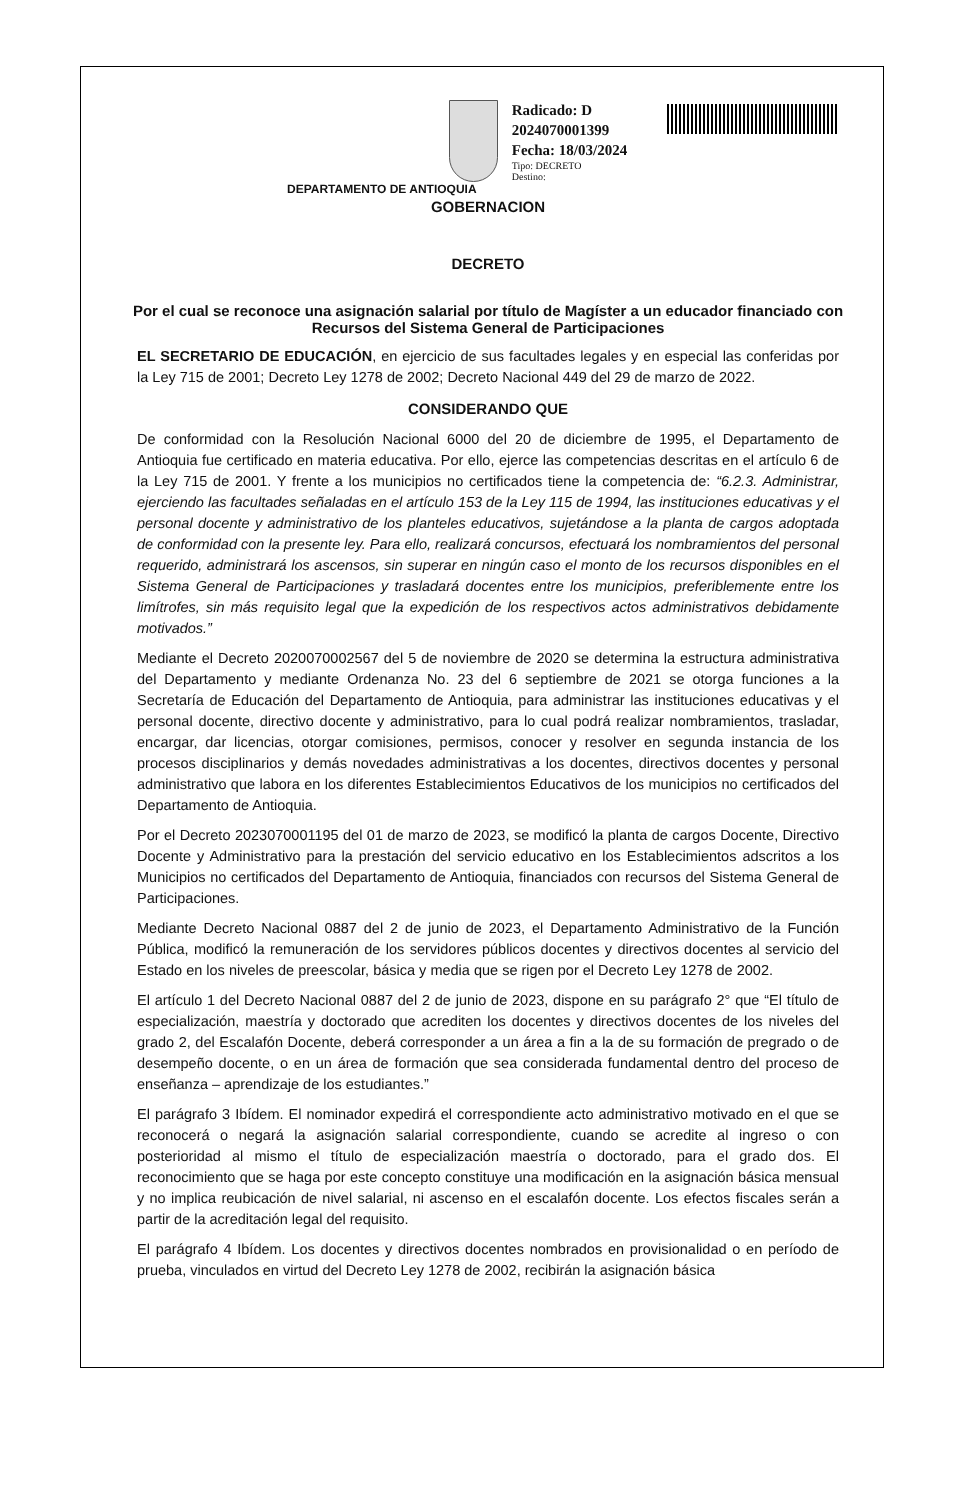Radicado: D 2024070001399
Fecha: 18/03/2024
Tipo: DECRETO
Destino:
DEPARTAMENTO DE ANTIOQUIA
GOBERNACION
DECRETO
Por el cual se reconoce una asignación salarial por título de Magíster a un educador financiado con Recursos del Sistema General de Participaciones
EL SECRETARIO DE EDUCACIÓN, en ejercicio de sus facultades legales y en especial las conferidas por la Ley 715 de 2001; Decreto Ley 1278 de 2002; Decreto Nacional 449 del 29 de marzo de 2022.
CONSIDERANDO QUE
De conformidad con la Resolución Nacional 6000 del 20 de diciembre de 1995, el Departamento de Antioquia fue certificado en materia educativa. Por ello, ejerce las competencias descritas en el artículo 6 de la Ley 715 de 2001. Y frente a los municipios no certificados tiene la competencia de: “6.2.3. Administrar, ejerciendo las facultades señaladas en el artículo 153 de la Ley 115 de 1994, las instituciones educativas y el personal docente y administrativo de los planteles educativos, sujetándose a la planta de cargos adoptada de conformidad con la presente ley. Para ello, realizará concursos, efectuará los nombramientos del personal requerido, administrará los ascensos, sin superar en ningún caso el monto de los recursos disponibles en el Sistema General de Participaciones y trasladará docentes entre los municipios, preferiblemente entre los limítrofes, sin más requisito legal que la expedición de los respectivos actos administrativos debidamente motivados.”
Mediante el Decreto 2020070002567 del 5 de noviembre de 2020 se determina la estructura administrativa del Departamento y mediante Ordenanza No. 23 del 6 septiembre de 2021 se otorga funciones a la Secretaría de Educación del Departamento de Antioquia, para administrar las instituciones educativas y el personal docente, directivo docente y administrativo, para lo cual podrá realizar nombramientos, trasladar, encargar, dar licencias, otorgar comisiones, permisos, conocer y resolver en segunda instancia de los procesos disciplinarios y demás novedades administrativas a los docentes, directivos docentes y personal administrativo que labora en los diferentes Establecimientos Educativos de los municipios no certificados del Departamento de Antioquia.
Por el Decreto 2023070001195 del 01 de marzo de 2023, se modificó la planta de cargos Docente, Directivo Docente y Administrativo para la prestación del servicio educativo en los Establecimientos adscritos a los Municipios no certificados del Departamento de Antioquia, financiados con recursos del Sistema General de Participaciones.
Mediante Decreto Nacional 0887 del 2 de junio de 2023, el Departamento Administrativo de la Función Pública, modificó la remuneración de los servidores públicos docentes y directivos docentes al servicio del Estado en los niveles de preescolar, básica y media que se rigen por el Decreto Ley 1278 de 2002.
El artículo 1 del Decreto Nacional 0887 del 2 de junio de 2023, dispone en su parágrafo 2° que “El título de especialización, maestría y doctorado que acrediten los docentes y directivos docentes de los niveles del grado 2, del Escalafón Docente, deberá corresponder a un área a fin a la de su formación de pregrado o de desempeño docente, o en un área de formación que sea considerada fundamental dentro del proceso de enseñanza – aprendizaje de los estudiantes.”
El parágrafo 3 Ibídem. El nominador expedirá el correspondiente acto administrativo motivado en el que se reconocerá o negará la asignación salarial correspondiente, cuando se acredite al ingreso o con posterioridad al mismo el título de especialización maestría o doctorado, para el grado dos. El reconocimiento que se haga por este concepto constituye una modificación en la asignación básica mensual y no implica reubicación de nivel salarial, ni ascenso en el escalafón docente. Los efectos fiscales serán a partir de la acreditación legal del requisito.
El parágrafo 4 Ibídem. Los docentes y directivos docentes nombrados en provisionalidad o en período de prueba, vinculados en virtud del Decreto Ley 1278 de 2002, recibirán la asignación básica